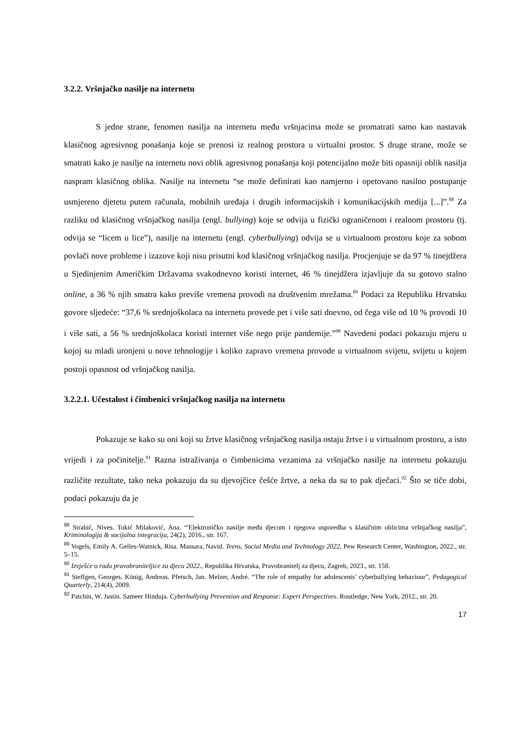3.2.2. Vršnjačko nasilje na internetu
S jedne strane, fenomen nasilja na internetu među vršnjacima može se promatrati samo kao nastavak klasičnog agresivnog ponašanja koje se prenosi iz realnog prostora u virtualni prostor. S druge strane, može se smatrati kako je nasilje na internetu novi oblik agresivnog ponašanja koji potencijalno može biti opasniji oblik nasilja naspram klasičnog oblika. Nasilje na internetu “se može definirati kao namjerno i opetovano nasilno postupanje usmjereno djetetu putem računala, mobilnih uređaja i drugih informacijskih i komunikacijskih medija [...]”.<sup>88</sup> Za razliku od klasičnog vršnjačkog nasilja (engl. bullying) koje se odvija u fizički ograničenom i realnom prostoru (tj. odvija se “licem u lice”), nasilje na internetu (engl. cyberbullying) odvija se u virtualnom prostoru koje za sobom povlači nove probleme i izazove koji nisu prisutni kod klasičnog vršnjačkog nasilja. Procjenjuje se da 97 % tinejdžera u Sjedinjenim Američkim Državama svakodnevno koristi internet, 46 % tinejdžera izjavljuje da su gotovo stalno online, a 36 % njih smatra kako previše vremena provodi na društvenim mrežama.<sup>89</sup> Podaci za Republiku Hrvatsku govore sljedeće: “37,6 % srednjoškolaca na internetu provede pet i više sati dnevno, od čega više od 10 % provodi 10 i više sati, a 56 % srednjoškolaca koristi internet više nego prije pandemije.”<sup>90</sup> Navedeni podaci pokazuju mjeru u kojoj su mladi uronjeni u nove tehnologije i koliko zapravo vremena provode u virtualnom svijetu, svijetu u kojem postoji opasnost od vršnjačkog nasilja.
3.2.2.1. Učestalost i čimbenici vršnjačkog nasilja na internetu
Pokazuje se kako su oni koji su žrtve klasičnog vršnjačkog nasilja ostaju žrtve i u virtualnom prostoru, a isto vrijedi i za počinitelje.<sup>91</sup> Razna istraživanja o čimbenicima vezanima za vršnjačko nasilje na internetu pokazuju različite rezultate, tako neka pokazuju da su djevojčice češće žrtve, a neka da su to pak dječaci.<sup>92</sup> Što se tiče dobi, podaci pokazuju da je
<sup>88</sup> Strabić, Nives. Tokić Milaković, Ana. “'Elektroničko nasilje među djecom i njegova usporedba s klasičnim oblicima vršnjačkog nasilja”, Kriminologija & socijalna integracija, 24(2), 2016., str. 167.
<sup>89</sup> Vogels, Emily A. Gelles-Watnick, Risa. Massara, Navid. Teens, Social Media and Technology 2022, Pew Research Center, Washington, 2022., str. 5–15.
<sup>90</sup> Izvješće o radu pravobraniteljice za djecu 2022., Republika Hrvatska, Pravobranitelj za djecu, Zagreb, 2023., str. 158.
<sup>91</sup> Steffgen, Georges. König, Andreas. Pfetsch, Jan. Melzer, André. “The role of empathy for adolescents’ cyberbullying behaviour”, Pedagogical Quarterly, 214(4), 2009.
<sup>92</sup> Patchin, W. Justin. Sameer Hinduja. Cyberbullying Prevention and Response: Expert Perspectives. Routledge, New York, 2012., str. 20.
17